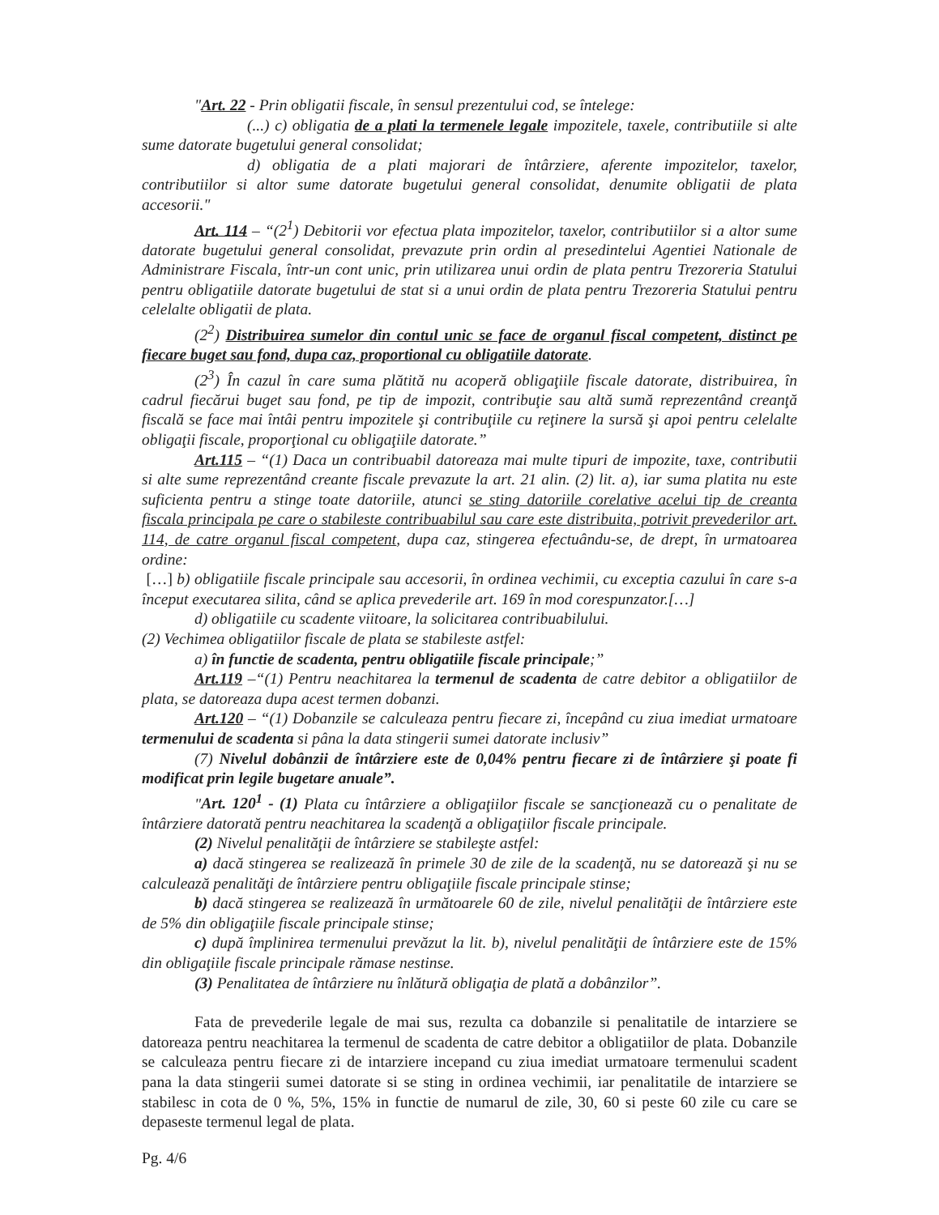"Art. 22 - Prin obligatii fiscale, în sensul prezentului cod, se întelege:
(...) c) obligatia de a plati la termenele legale impozitele, taxele, contributiile si alte sume datorate bugetului general consolidat;
d) obligatia de a plati majorari de întârziere, aferente impozitelor, taxelor, contributiilor si altor sume datorate bugetului general consolidat, denumite obligatii de plata accesorii."
Art. 114 – “(2<sup>1</sup>) Debitorii vor efectua plata impozitelor, taxelor, contributiilor si a altor sume datorate bugetului general consolidat, prevazute prin ordin al presedintelui Agentiei Nationale de Administrare Fiscala, într-un cont unic, prin utilizarea unui ordin de plata pentru Trezoreria Statului pentru obligatiile datorate bugetului de stat si a unui ordin de plata pentru Trezoreria Statului pentru celelalte obligatii de plata.
(2<sup>2</sup>) Distribuirea sumelor din contul unic se face de organul fiscal competent, distinct pe fiecare buget sau fond, dupa caz, proportional cu obligatiile datorate.
(2<sup>3</sup>) În cazul în care suma plătită nu acoperă obligaţiile fiscale datorate, distribuirea, în cadrul fiecărui buget sau fond, pe tip de impozit, contribuţie sau altă sumă reprezentând creanţă fiscală se face mai întâi pentru impozitele şi contribuţiile cu reţinere la sursă şi apoi pentru celelalte obligaţii fiscale, proporţional cu obligaţiile datorate.”
Art.115 – “(1) Daca un contribuabil datoreaza mai multe tipuri de impozite, taxe, contributii si alte sume reprezentând creante fiscale prevazute la art. 21 alin. (2) lit. a), iar suma platita nu este suficienta pentru a stinge toate datoriile, atunci se sting datoriile corelative acelui tip de creanta fiscala principala pe care o stabileste contribuabilul sau care este distribuita, potrivit prevederilor art. 114, de catre organul fiscal competent, dupa caz, stingerea efectuându-se, de drept, în urmatoarea ordine:
[…] b) obligatiile fiscale principale sau accesorii, în ordinea vechimii, cu exceptia cazului în care s-a început executarea silita, când se aplica prevederile art. 169 în mod corespunzator.[…]
d) obligatiile cu scadente viitoare, la solicitarea contribuabilului.
(2) Vechimea obligatiilor fiscale de plata se stabileste astfel:
a) în functie de scadenta, pentru obligatiile fiscale principale;”
Art.119 –“(1) Pentru neachitarea la termenul de scadenta de catre debitor a obligatiilor de plata, se datoreaza dupa acest termen dobanzi.
Art.120 – “(1) Dobanzile se calculeaza pentru fiecare zi, începând cu ziua imediat urmatoare termenului de scadenta si pâna la data stingerii sumei datorate inclusiv”
(7) Nivelul dobânzii de întârziere este de 0,04% pentru fiecare zi de întârziere şi poate fi modificat prin legile bugetare anuale”.
"Art. 120<sup>1</sup> - (1) Plata cu întârziere a obligaţiilor fiscale se sancţionează cu o penalitate de întârziere datorată pentru neachitarea la scadenţă a obligaţiilor fiscale principale.
(2) Nivelul penalităţii de întârziere se stabileşte astfel:
a) dacă stingerea se realizează în primele 30 de zile de la scadenţă, nu se datorează şi nu se calculează penalităţi de întârziere pentru obligaţiile fiscale principale stinse;
b) dacă stingerea se realizează în următoarele 60 de zile, nivelul penalităţii de întârziere este de 5% din obligaţiile fiscale principale stinse;
c) după împlinirea termenului prevăzut la lit. b), nivelul penalităţii de întârziere este de 15% din obligaţiile fiscale principale rămase nestinse.
(3) Penalitatea de întârziere nu înlătură obligaţia de plată a dobânzilor”.
Fata de prevederile legale de mai sus, rezulta ca dobanzile si penalitatile de intarziere se datoreaza pentru neachitarea la termenul de scadenta de catre debitor a obligatiilor de plata. Dobanzile se calculeaza pentru fiecare zi de intarziere incepand cu ziua imediat urmatoare termenului scadent pana la data stingerii sumei datorate si se sting in ordinea vechimii, iar penalitatile de intarziere se stabilesc in cota de 0 %, 5%, 15% in functie de numarul de zile, 30, 60 si peste 60 zile cu care se depaseste termenul legal de plata.
Pg. 4/6